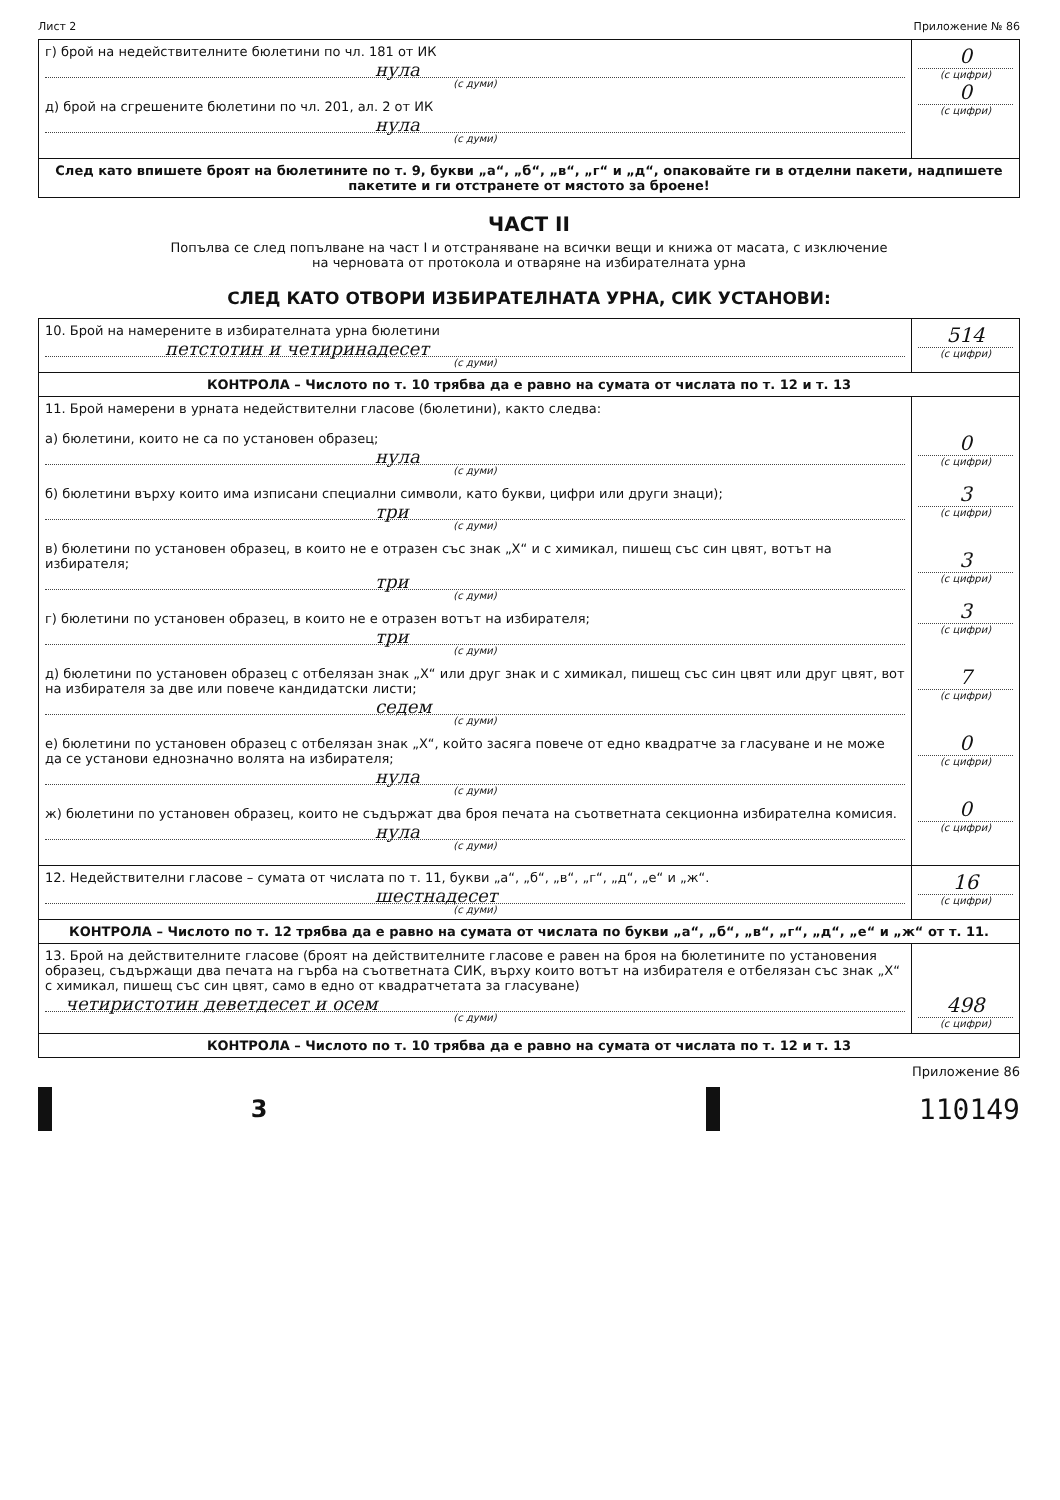Лист 2 Приложение № 86
| г) брой на недействителните бюлетини по чл. 181 от ИК нула (с думи) д) брой на сгрешените бюлетини по чл. 201, ал. 2 от ИК нула (с думи) | 0 (с цифри) 0 (с цифри) |
| След като впишете броят на бюлетините по т. 9, букви „а“, „б“, „в“, „г“ и „д“, опаковайте ги в отделни пакети, надпишете пакетите и ги отстранете от мястото за броене! | |
ЧАСТ II
Попълва се след попълване на част I и отстраняване на всички вещи и книжа от масата, с изключение
на черновата от протокола и отваряне на избирателната урна
СЛЕД КАТО ОТВОРИ ИЗБИРАТЕЛНАТА УРНА, СИК УСТАНОВИ:
| 10. Брой на намерените в избирателната урна бюлетини петстотин и четиринадесет (с думи) | 514 (с цифри) |
| КОНТРОЛА – Числото по т. 10 трябва да е равно на сумата от числата по т. 12 и т. 13 | |
| 11. Брой намерени в урната недействителни гласове (бюлетини), както следва: а) бюлетини, които не са по установен образец; нула (с думи) б) бюлетини върху които има изписани специални символи, като букви, цифри или други знаци); три (с думи) в) бюлетини по установен образец, в които не е отразен със знак „Х“ и с химикал, пишещ със син цвят, вотът на избирателя; три (с думи) г) бюлетини по установен образец, в които не е отразен вотът на избирателя; три (с думи) д) бюлетини по установен образец с отбелязан знак „Х“ или друг знак и с химикал, пишещ със син цвят или друг цвят, вот на избирателя за две или повече кандидатски листи; седем (с думи) е) бюлетини по установен образец с отбелязан знак „Х“, който засяга повече от едно квадратче за гласуване и не може да се установи еднозначно волята на избирателя; нула (с думи) ж) бюлетини по установен образец, които не съдържат два броя печата на съответната секционна избирателна комисия. нула (с думи) | 0 (с цифри) 3 (с цифри) 3 (с цифри) 3 (с цифри) 7 (с цифри) 0 (с цифри) 0 (с цифри) |
| 12. Недействителни гласове – сумата от числата по т. 11, букви „а“, „б“, „в“, „г“, „д“, „е“ и „ж“. шестнадесет (с думи) | 16 (с цифри) |
| КОНТРОЛА – Числото по т. 12 трябва да е равно на сумата от числата по букви „а“, „б“, „в“, „г“, „д“, „е“ и „ж“ от т. 11. | |
| 13. Брой на действителните гласове (броят на действителните гласове е равен на броя на бюлетините по установения образец, съдържащи два печата на гърба на съответната СИК, върху които вотът на избирателя е отбелязан със знак „Х“ с химикал, пишещ със син цвят, само в едно от квадратчетата за гласуване) четиристотин деветдесет и осем (с думи) | 498 (с цифри) |
| КОНТРОЛА – Числото по т. 10 трябва да е равно на сумата от числата по т. 12 и т. 13 | |
Приложение 86
3
110149